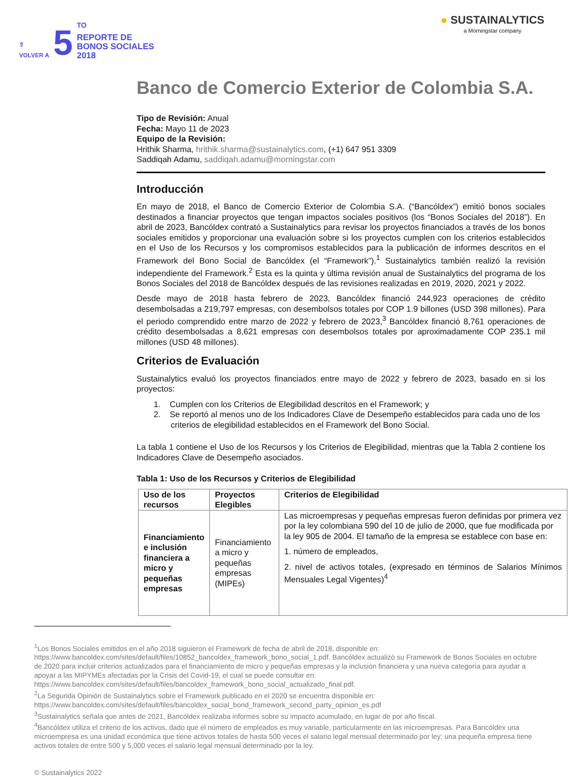⇧
VOLVER A
5
<sup>TO</sup>
REPORTE DE
BONOS SOCIALES
2018
● SUSTAINALYTICS
a Morningstar company
Banco de Comercio Exterior de Colombia S.A.
Tipo de Revisión: Anual
Fecha: Mayo 11 de 2023
Equipo de la Revisión:
Hrithik Sharma, hrithik.sharma@sustainalytics.com, (+1) 647 951 3309
Saddiqah Adamu, saddiqah.adamu@morningstar.com
Introducción
En mayo de 2018, el Banco de Comercio Exterior de Colombia S.A. (“Bancóldex”) emitió bonos sociales destinados a financiar proyectos que tengan impactos sociales positivos (los “Bonos Sociales del 2018”). En abril de 2023, Bancóldex contrató a Sustainalytics para revisar los proyectos financiados a través de los bonos sociales emitidos y proporcionar una evaluación sobre si los proyectos cumplen con los criterios establecidos en el Uso de los Recursos y los compromisos establecidos para la publicación de informes descritos en el Framework del Bono Social de Bancóldex (el “Framework”).<sup>1</sup> Sustainalytics también realizó la revisión independiente del Framework.<sup>2</sup> Esta es la quinta y última revisión anual de Sustainalytics del programa de los Bonos Sociales del 2018 de Bancóldex después de las revisiones realizadas en 2019, 2020, 2021 y 2022.
Desde mayo de 2018 hasta febrero de 2023, Bancóldex financió 244,923 operaciones de crédito desembolsadas a 219,797 empresas, con desembolsos totales por COP 1.9 billones (USD 398 millones). Para el periodo comprendido entre marzo de 2022 y febrero de 2023,<sup>3</sup> Bancóldex financió 8,761 operaciones de crédito desembolsadas a 8,621 empresas con desembolsos totales por aproximadamente COP 235.1 mil millones (USD 48 millones).
Criterios de Evaluación
Sustainalytics evaluó los proyectos financiados entre mayo de 2022 y febrero de 2023, basado en si los proyectos:
1. Cumplen con los Criterios de Elegibilidad descritos en el Framework; y
2. Se reportó al menos uno de los Indicadores Clave de Desempeño establecidos para cada uno de los
criterios de elegibilidad establecidos en el Framework del Bono Social.
La tabla 1 contiene el Uso de los Recursos y los Criterios de Elegibilidad, mientras que la Tabla 2 contiene los Indicadores Clave de Desempeño asociados.
Tabla 1: Uso de los Recursos y Criterios de Elegibilidad
| Uso de los recursos | Proyectos Elegibles | Criterios de Elegibilidad |
| --- | --- | --- |
| Financiamiento e inclusión financiera a micro y pequeñas empresas | Financiamiento a micro y pequeñas empresas (MIPEs) | Las microempresas y pequeñas empresas fueron definidas por primera vez por la ley colombiana 590 del 10 de julio de 2000, que fue modificada por la ley 905 de 2004. El tamaño de la empresa se establece con base en: 1. número de empleados, 2. nivel de activos totales, (expresado en términos de Salarios Mínimos Mensuales Legal Vigentes)<sup>4</sup> |
<sup>1</sup> Los Bonos Sociales emitidos en el año 2018 siguieron el Framework de fecha de abril de 2018, disponible en: https://www.bancoldex.com/sites/default/files/10852_bancoldex_framework_bono_social_1.pdf. Bancóldex actualizó su Framework de Bonos Sociales en octubre de 2020 para incluir criterios actualizados para el financiamiento de micro y pequeñas empresas y la inclusión financiera y una nueva categoría para ayudar a apoyar a las MIPYMEs afectadas por la Crisis del Covid-19, el cual se puede consultar en: https://www.bancoldex.com/sites/default/files/bancoldex_framework_bono_social_actualizado_final.pdf.
<sup>2</sup> La Segunda Opinión de Sustainalytics sobre el Framework publicado en el 2020 se encuentra disponible en: https://www.bancoldex.com/sites/default/files/bancoldex_social_bond_framework_second_party_opinion_es.pdf
<sup>3</sup> Sustainalytics señala que antes de 2021, Bancóldex realizaba informes sobre su impacto acumulado, en lugar de por año fiscal.
<sup>4</sup> Bancóldex utiliza el criterio de los activos, dado que el número de empleados es muy variable, particularmente en las microempresas. Para Bancóldex una microempresa es una unidad económica que tiene activos totales de hasta 500 veces el salario legal mensual determinado por ley; una pequeña empresa tiene activos totales de entre 500 y 5,000 veces el salario legal mensual determinado por la ley.
© Sustainalytics 2022